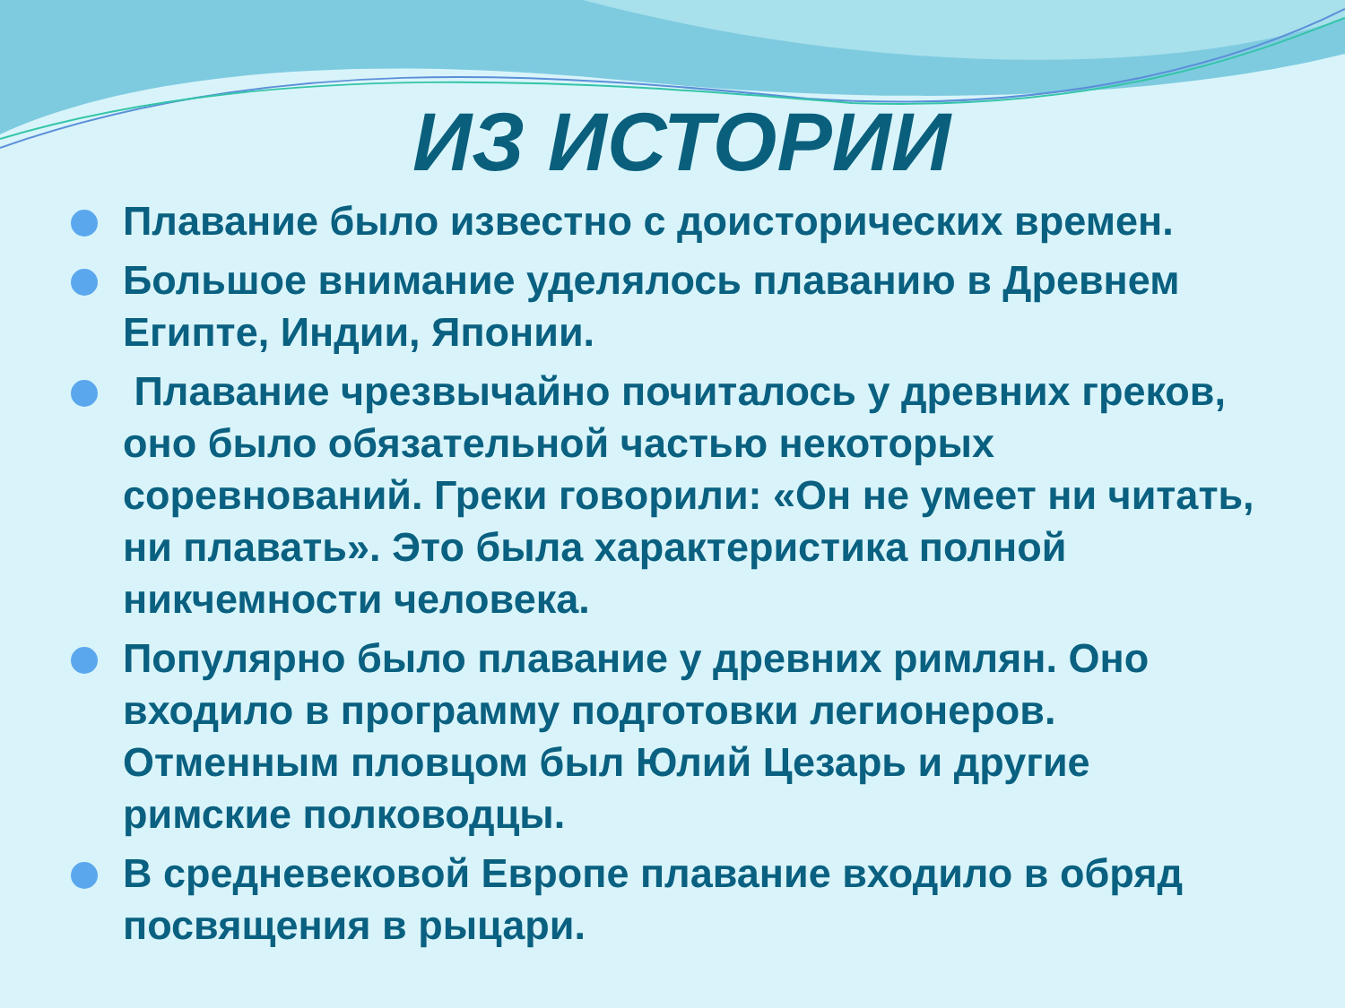ИЗ ИСТОРИИ
Плавание было известно с доисторических времен.
Большое внимание уделялось плаванию в Древнем Египте, Индии, Японии.
Плавание чрезвычайно почиталось у древних греков, оно было обязательной частью некоторых соревнований. Греки говорили: «Он не умеет ни читать, ни плавать». Это была характеристика полной никчемности человека.
Популярно было плавание у древних римлян. Оно входило в программу подготовки легионеров. Отменным пловцом был Юлий Цезарь и другие римские полководцы.
В средневековой Европе плавание входило в обряд посвящения в рыцари.